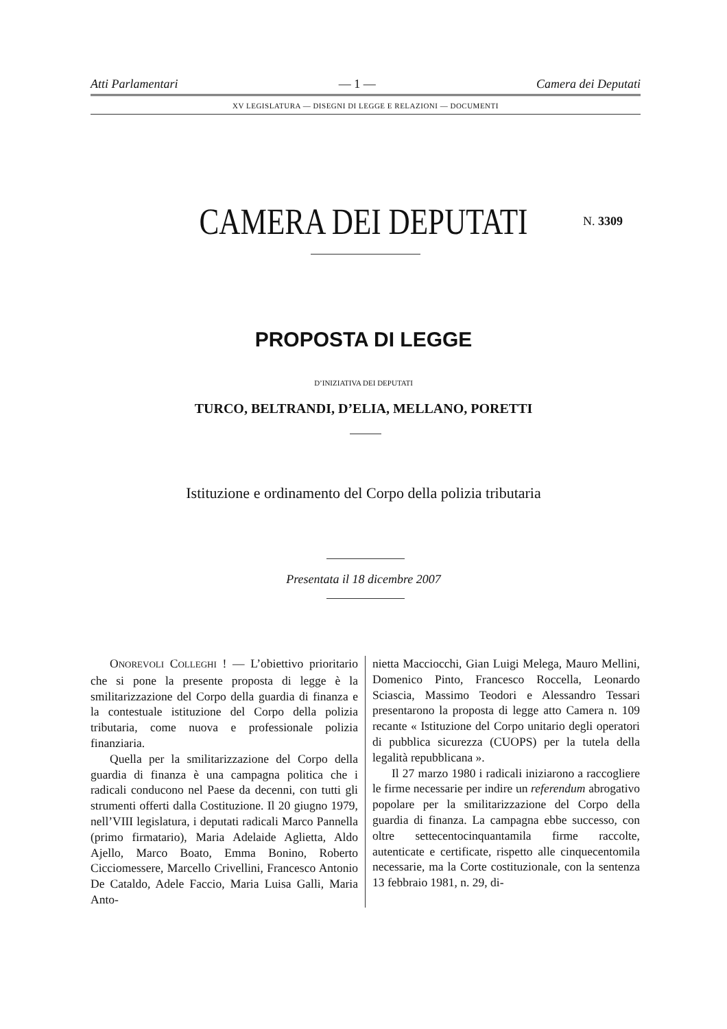Atti Parlamentari — 1 — Camera dei Deputati
XV LEGISLATURA — DISEGNI DI LEGGE E RELAZIONI — DOCUMENTI
CAMERA DEI DEPUTATI N. 3309
PROPOSTA DI LEGGE
D’INIZIATIVA DEI DEPUTATI
TURCO, BELTRANDI, D’ELIA, MELLANO, PORETTI
Istituzione e ordinamento del Corpo della polizia tributaria
Presentata il 18 dicembre 2007
ONOREVOLI COLLEGHI ! — L’obiettivo prioritario che si pone la presente proposta di legge è la smilitarizzazione del Corpo della guardia di finanza e la contestuale istituzione del Corpo della polizia tributaria, come nuova e professionale polizia finanziaria.
Quella per la smilitarizzazione del Corpo della guardia di finanza è una campagna politica che i radicali conducono nel Paese da decenni, con tutti gli strumenti offerti dalla Costituzione. Il 20 giugno 1979, nell’VIII legislatura, i deputati radicali Marco Pannella (primo firmatario), Maria Adelaide Aglietta, Aldo Ajello, Marco Boato, Emma Bonino, Roberto Cicciomessere, Marcello Crivellini, Francesco Antonio De Cataldo, Adele Faccio, Maria Luisa Galli, Maria Anto-
nietta Macciocchi, Gian Luigi Melega, Mauro Mellini, Domenico Pinto, Francesco Roccella, Leonardo Sciascia, Massimo Teodori e Alessandro Tessari presentarono la proposta di legge atto Camera n. 109 recante « Istituzione del Corpo unitario degli operatori di pubblica sicurezza (CUOPS) per la tutela della legalità repubblicana ».
Il 27 marzo 1980 i radicali iniziarono a raccogliere le firme necessarie per indire un referendum abrogativo popolare per la smilitarizzazione del Corpo della guardia di finanza. La campagna ebbe successo, con oltre settecentocinquantamila firme raccolte, autenticate e certificate, rispetto alle cinquecentomila necessarie, ma la Corte costituzionale, con la sentenza 13 febbraio 1981, n. 29, di-